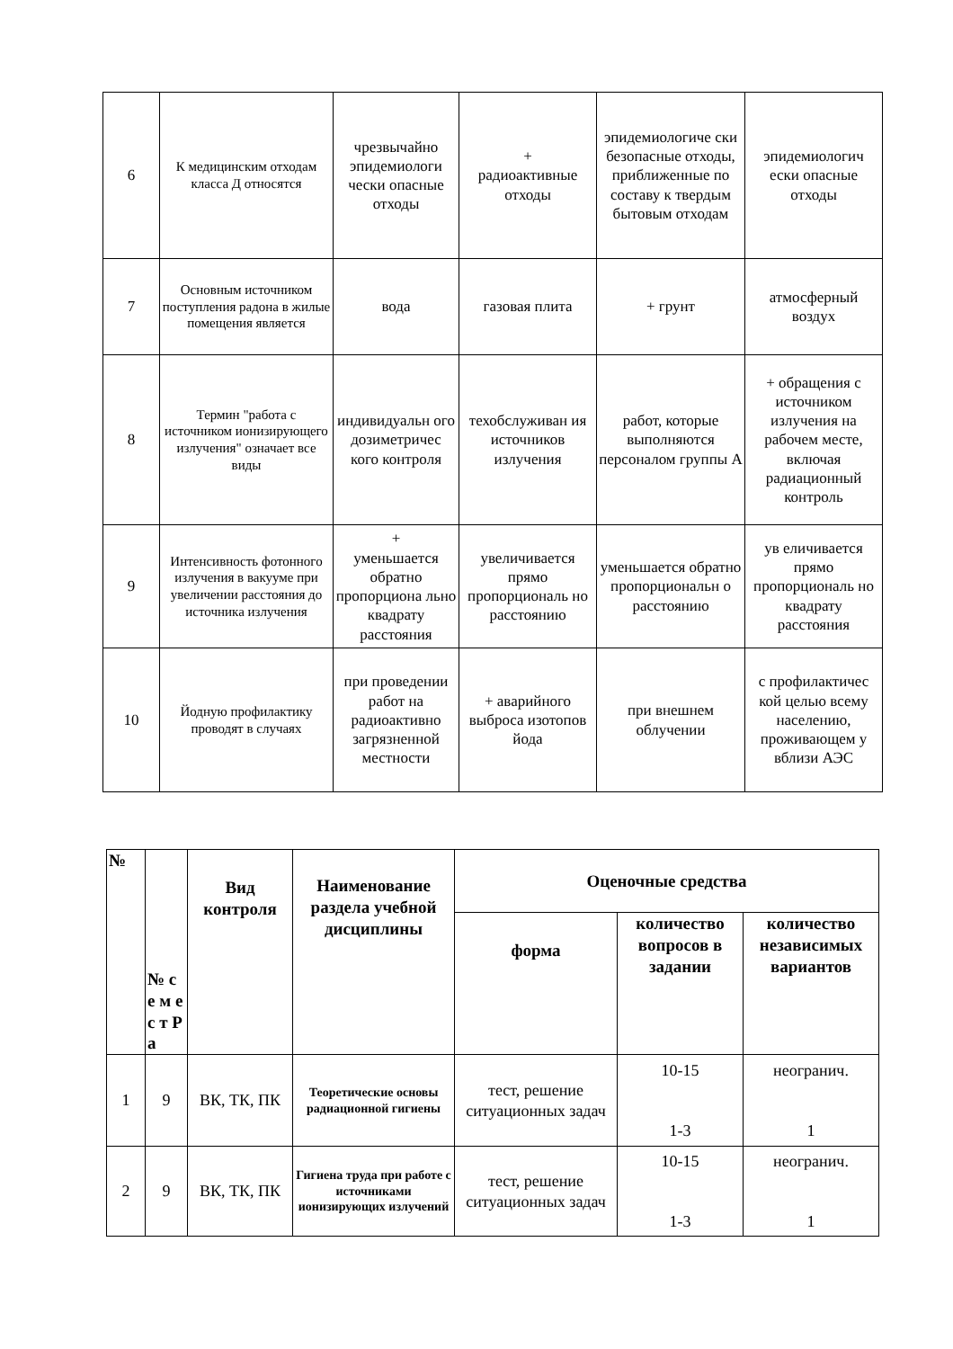| 6 | К медицинским отходам класса Д относятся | чрезвычайно эпидемиологи чески опасные отходы | + радиоактивные отходы | эпидемиологиче ски безопасные отходы, приближенные по составу к твердым бытовым отходам | эпидемиологич ески опасные отходы |
| 7 | Основным источником поступления радона в жилые помещения является | вода | газовая плита | + грунт | атмосферный воздух |
| 8 | Термин "работа с источником ионизирующего излучения" означает все виды | индивидуальн ого дозиметричес кого контроля | техобслуживан ия источников излучения | работ, которые выполняются персоналом группы А | + обращения с источником излучения на рабочем месте, включая радиационный контроль |
| 9 | Интенсивность фотонного излучения в вакууме при увеличении расстояния до источника излучения | + уменьшается обратно пропорциона льно квадрату расстояния | увеличивается прямо пропорциональ но расстоянию | уменьшается обратно пропорциональн о расстоянию | ув еличивается прямо пропорциональ но квадрату расстояния |
| 10 | Йодную профилактику проводят в случаях | при проведении работ на радиоактивно загрязненной местности | + аварийного выброса изотопов йода | при внешнем облучении | с профилактичес кой целью всему населению, проживающем у вблизи АЭС |
| № | № с е м е с т Р а | Вид контроля | Наименование раздела учебной дисциплины | Оценочные средства | | |
| --- | --- | --- | --- | --- | --- | --- |
| | | | | форма | количество вопросов в задании | количество независимых вариантов |
| 1 | 9 | ВК, ТК, ПК | Теоретические основы радиационной гигиены | тест, решение ситуационных задач | 10-15 1-3 | неогранич. 1 |
| 2 | 9 | ВК, ТК, ПК | Гигиена труда при работе с источниками ионизирующих излучений | тест, решение ситуационных задач | 10-15 1-3 | неогранич. 1 |